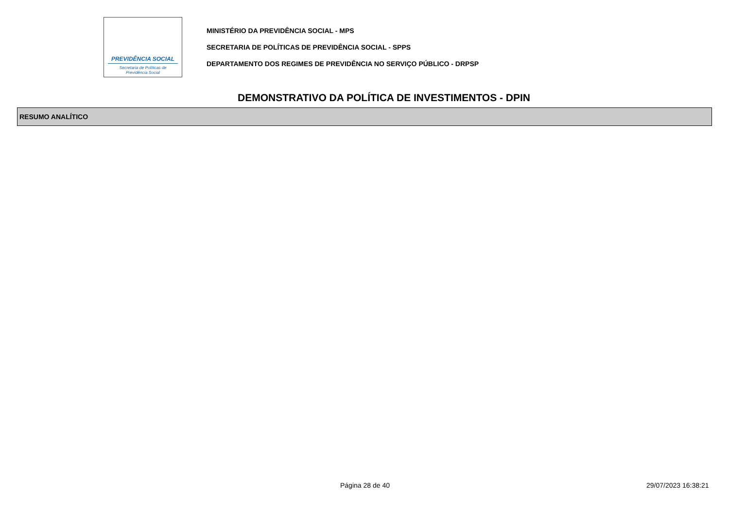PREVIDÊNCIA SOCIAL
Secretaria de Políticas de
Previdência Social
MINISTÉRIO DA PREVIDÊNCIA SOCIAL - MPS
SECRETARIA DE POLÍTICAS DE PREVIDÊNCIA SOCIAL - SPPS
DEPARTAMENTO DOS REGIMES DE PREVIDÊNCIA NO SERVIÇO PÚBLICO - DRPSP
DEMONSTRATIVO DA POLÍTICA DE INVESTIMENTOS - DPIN
RESUMO ANALÍTICO
Página 28 de 40 29/07/2023 16:38:21